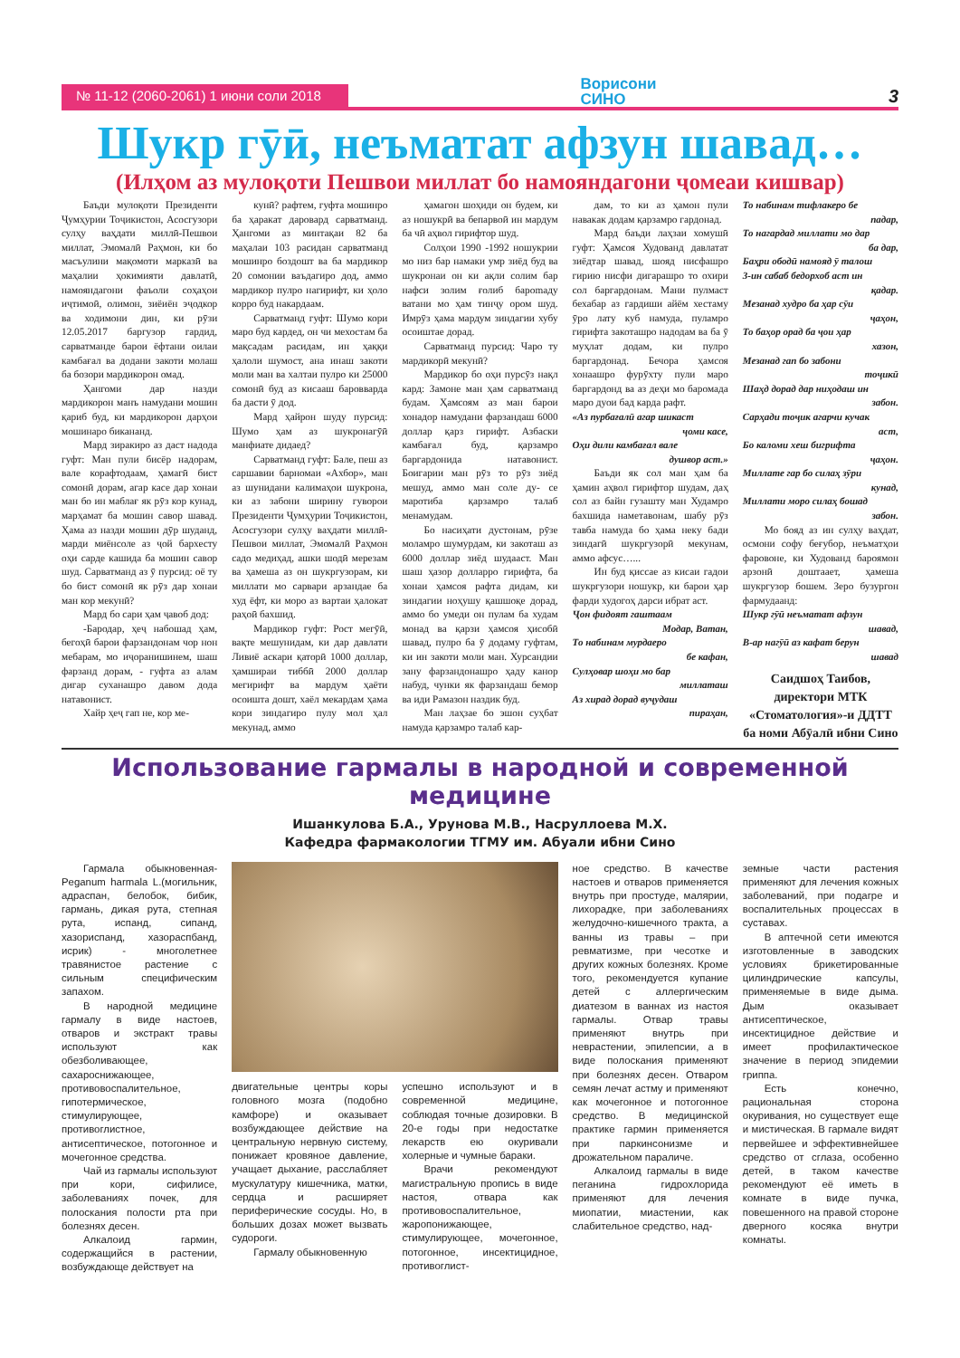№ 11-12 (2060-2061) 1 июни соли 2018
Ворисони
СИНО
3
Шукр гӯӣ, неъматат афзун шавад…
(Илҳом аз мулоқоти Пешвои миллат бо намояндагони ҷомеаи кишвар)
Баъди мулоқоти Президенти Ҷумҳурии Тоҷикистон, Асосгузори сулҳу ваҳдати миллӣ-Пешвои миллат, Эмомалӣ Раҳмон, ки бо масъулини мақомоти марказӣ ва маҳалии ҳокимияти давлатӣ, намояндагони фаъоли соҳаҳои иҷтимоӣ, олимон, зиёиён эҷодкор ва ходимони дин, ки рӯзи 12.05.2017 баргузор гардид, сарватманде барои ёфтани оилаи камбағал ва додани закоти молаш ба бозори мардикорон омад.
Ҳангоми дар назди мардикорон манъ намудани мошин қариб буд, ки мардикорон дарҳои мошинаро бикананд.
Мард зиракиро аз даст надода гуфт: Ман пули бисёр надорам, вале корафтодаам, ҳамагӣ бист сомонӣ дорам, агар касе дар хонаи ман бо ин маблағ як рӯз кор кунад, марҳамат ба мошин савор шавад. Ҳама аз назди мошин дӯр шуданд, марди миёнсоле аз ҷой бархесту оҳи сарде кашида ба мошин савор шуд. Сарватманд аз ӯ пурсид: оё ту бо бист сомонӣ як рӯз дар хонаи ман кор мекунӣ?
Мард бо сари ҳам ҷавоб дод:
-Бародар, ҳеҷ набошад ҳам, бегоҳӣ барои фарзандонам чор нон мебарам, мо иҷоранишинем, шаш фарзанд дорам, - гуфта аз алам дигар суханашро давом дода натавонист.
Хайр ҳеҷ гап не, кор ме-
кунӣ? рафтем, гуфта мошинро ба ҳаракат даровард сарватманд. Ҳангоми аз минтақаи 82 ба маҳалаи 103 расидан сарватманд мошинро боздошт ва ба мардикор 20 сомонии ваъдагиро дод, аммо мардикор пулро нагирифт, ки ҳоло корро буд накардаам.
Сарватманд гуфт: Шумо кори маро буд кардед, он чи мехостам ба мақсадам расидам, ин ҳаққи ҳалоли шумост, ана инаш закоти моли ман ва халтаи пулро ки 25000 сомонӣ буд аз кисааш баровварда ба дасти ӯ дод.
Мард ҳайрон шуду пурсид: Шумо ҳам аз шукронагӯӣ манфиате дидаед?
Сарватманд гуфт: Бале, пеш аз саршавии барномаи «Ахбор», ман аз шунидани калимаҳои шукрона, ки аз забони ширину гуворои Президенти Ҷумҳурии Тоҷикистон, Асосгузори сулҳу ваҳдати миллӣ-Пешвои миллат, Эмомалӣ Раҳмон садо медиҳад, ашки шодӣ мерезам ва ҳамеша аз он шукргузорам, ки миллати мо сарвари арзандае ба худ ёфт, ки моро аз вартаи ҳалокат раҳоӣ бахшид.
Мардикор гуфт: Рост мегӯӣ, вақте мешунидам, ки дар давлати Ливиё аскари қаторӣ 1000 доллар, ҳамшираи тиббӣ 2000 доллар мегирифт ва мардум ҳаёти осоишта дошт, хаёл мекардам ҳама кори зиндагиро пулу мол ҳал мекунад, аммо
ҳамагон шоҳиди он будем, ки аз ношукрӣ ва бепарвоӣ ин мардум ба чӣ аҳвол гирифтор шуд.
Солҳои 1990 -1992 ношукрии мо низ бар намаки умр зиёд буд ва шукронаи он ки ақли солим бар нафси золим ғолиб бароmаду ватани мо ҳам тинҷу ором шуд. Имрӯз ҳама мардум зиндагии хубу осоиштае дорад.
Сарватманд пурсид: Чаро ту мардикорӣ мекунӣ?
Мардикор бо оҳи пурсӯз нақл кард: Замоне ман ҳам сарватманд будам. Ҳамсоям аз ман барои хонадор намудани фарзандаш 6000 доллар қарз гирифт. Азбаски камбағал буд, қарзамро баргардонида натавонист. Боигарии ман рӯз то рӯз зиёд мешуд, аммо ман соле ду- се маротиба қарзамро талаб менамудам.
Бо насиҳати дустонам, рӯзе моламро шумурдам, ки закоташ аз 6000 доллар зиёд шудааст. Ман шаш ҳазор долларро гирифта, ба хонаи ҳамсоя рафта дидам, ки зиндагии ноҳушу қашшоқе дорад, аммо бо умеди он пулам ба худам монад ва қарзи ҳамсоя ҳисобӣ шавад, пулро ба ӯ додаму гуфтам, ки ин закоти моли ман. Хурсандии зану фарзандонашро ҳаду канор набуд, чунки як фарзандаш бемор ва иди Рамазон наздик буд.
Ман лаҳзае бо эшон суҳбат намуда қарзамро талаб кар-
дам, то ки аз ҳамон пули навакак додам қарзамро гардонад.
Мард баъди лаҳзаи хомушӣ гуфт: Ҳамсоя Худованд давлатат зиёдтар шавад, шояд нисфашро гирию нисфи дигарашро то охири сол баргардонам. Мани пулмаст бехабар аз гардиши айём хестаму ӯро лату куб намуда, пуламро гирифта закоташро надодам ва ба ӯ муҳлат додам, ки пулро баргардонад. Бечора ҳамсоя хонаашро фурӯхту пули маро баргардонд ва аз деҳи мо баромада маро дуои бад карда рафт.
«Аз пурбағалӣ агар шикаст
ҷоми касе,
Оҳи дили камбағал вале
душвор аст.»
Баъди як сол ман ҳам ба ҳамин аҳвол гирифтор шудам, даҳ сол аз байн гузашту ман Худамро бахшида наметавонам, шабу рӯз тавба намуда бо ҳама неку бади зиндагӣ шукргузорӣ мекунам, аммо афсус…...
Ин буд қиссае аз кисаи гадои шукргузори ношукр, ки барои ҳар фарди худогоҳ дарси ибрат аст.
Ҷон фидоят гаштаам
Модар, Ватан,
То набинам мурдаеро
бе кафан,
Сулҳовар шоҳи мо бар
миллаташ
Аз хирад дорад вуҷудаш
пираҳан,
То набинам тифлакеро бе
падар,
То нагардад миллати мо дар
ба дар,
Баҳри ободӣ намояд ӯ талош
3-ин сабаб бедорхоб аст ин
қадар.
Мезанад худро ба ҳар сӯи
ҷаҳон,
То баҳор орад ба ҷои ҳар
хазон,
Мезанад гап бо забони
тоҷикӣ
Шаҳд дорад дар ниҳодаш ин
забон.
Сарҳади тоҷик агарчи кучак
аст,
Бо каломи хеш бигрифта
ҷаҳон.
Миллате гар бо силаҳ зӯри
кунад,
Миллати моро силаҳ бошад
забон.
Мо бояд аз ин сулҳу ваҳдат, осмони софу беғубор, неъматҳои фаровоне, ки Худованд бароямон арзонӣ доштаает, ҳамеша шукргузор бошем. Зеро бузургон фармудаанд:
Шукр гӯӣ неъматат афзун
шавад,
В-ар нагӯӣ аз кафат берун
шавад
Саидшоҳ Таибов, директори МТК «Стоматология»-и ДДТТ ба номи Абӯалӣ ибни Сино
Использование гармалы в народной и современной медицине
Ишанкулова Б.А., Урунова М.В., Насруллоева М.Х.
Кафедра фармакологии ТГМУ им. Абуали ибни Сино
Гармала обыкновенная- Peganum harmala L.(могильник, адраспан, белобок, бибик, гармань, дикая рута, степная рута, испанд, сипанд, хазориспанд, хазораспбанд, исрик) - многолетнее травянистое растение с сильным специфическим запахом.
В народной медицине гармалу в виде настоев, отваров и экстракт травы используют как обезболивающее, сахароснижающее, противовоспалительное, гипотермическое, стимулирующее, противоглистное, антисептическое, потогонное и мочегонное средства.
Чай из гармалы используют при кори, сифилисе, заболеваниях почек, для полоскания полости рта при болезнях десен.
Алкалоид гармин, содержащийся в растении, возбуждающе действует на
двигательные центры коры головного мозга (подобно камфоре) и оказывает возбуждающее действие на центральную нервную систему, понижает кровяное давление, учащает дыхание, расслабляет мускулатуру кишечника, матки, сердца и расширяет периферические сосуды. Но, в больших дозах может вызвать судороги.
Гармалу обыкновенную
успешно используют и в современной медицине, соблюдая точные дозировки. В 20-е годы при недостатке лекарств ею окуривали холерные и чумные бараки.
Врачи рекомендуют магистральную пропись в виде настоя, отвара как противовоспалительное, жаропонижающее, стимулирующее, мочегонное, потогонное, инсектицидное, противоглист-
ное средство. В качестве настоев и отваров применяется внутрь при простуде, малярии, лихорадке, при заболеваниях желудочно-кишечного тракта, а ванны из травы – при ревматизме, при чесотке и других кожных болезнях. Кроме того, рекомендуется купание детей с аллергическим диатезом в ваннах из настоя гармалы. Отвар травы применяют внутрь при неврастении, эпилепсии, а в виде полоскания применяют при болезнях десен. Отваром семян лечат астму и применяют как мочегонное и потогонное средство. В медицинской практике гармин применяется при паркинсонизме и дрожательном параличе.
Алкалоид гармалы в виде пеганина гидрохлорида применяют для лечения миопатии, миастении, как слабительное средство, над-
земные части растения применяют для лечения кожных заболеваний, при подагре и воспалительных процессах в суставах.
В аптечной сети имеются изготовленные в заводских условиях брикетированные цилиндрические капсулы, применяемые в виде дыма. Дым оказывает антисептическое, инсектицидное действие и имеет профилактическое значение в период эпидемии гриппа.
Есть конечно, рациональная сторона окуривания, но существует еще и мистическая. В гармале видят первейшее и эффективнейшее средство от сглаза, особенно детей, в таком качестве рекомендуют её иметь в комнате в виде пучка, повешенного на правой стороне дверного косяка внутри комнаты.